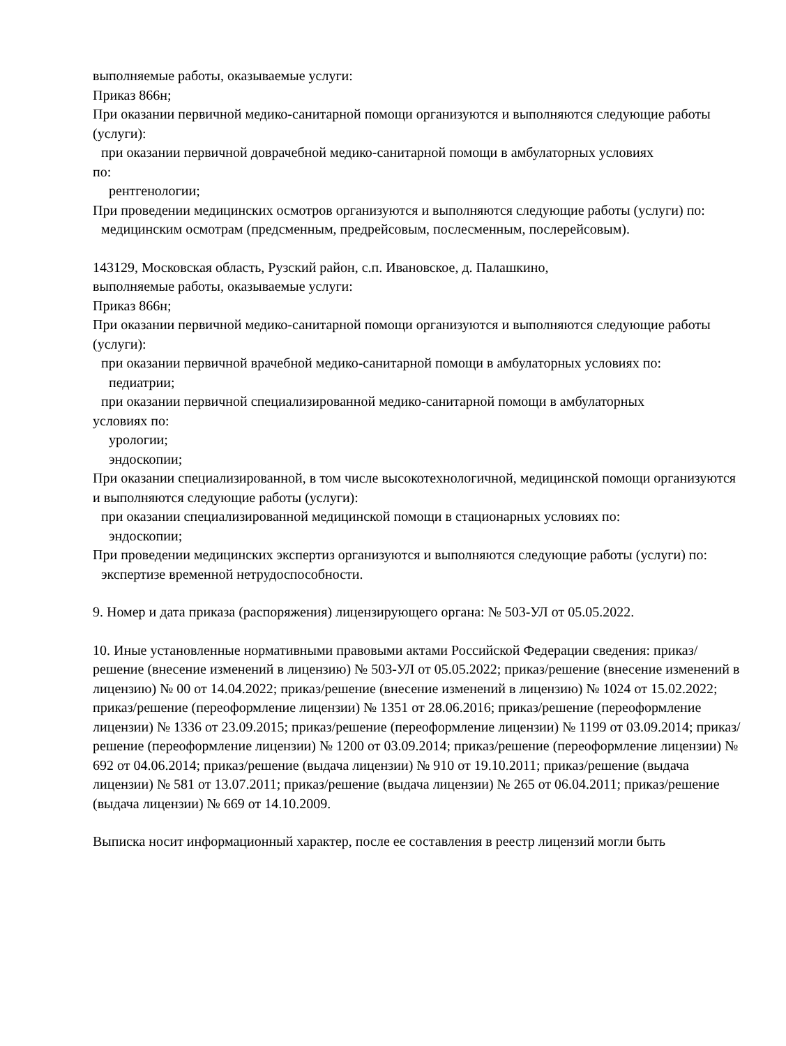выполняемые работы, оказываемые услуги:
Приказ 866н;
При оказании первичной медико-санитарной помощи организуются и выполняются следующие работы (услуги):
при оказании первичной доврачебной медико-санитарной помощи в амбулаторных условиях
по:
рентгенологии;
При проведении медицинских осмотров организуются и выполняются следующие работы (услуги) по:
медицинским осмотрам (предсменным, предрейсовым, послесменным, послерейсовым).
143129, Московская область, Рузский район, с.п. Ивановское, д. Палашкино,
выполняемые работы, оказываемые услуги:
Приказ 866н;
При оказании первичной медико-санитарной помощи организуются и выполняются следующие работы (услуги):
при оказании первичной врачебной медико-санитарной помощи в амбулаторных условиях по:
педиатрии;
при оказании первичной специализированной медико-санитарной помощи в амбулаторных
условиях по:
урологии;
эндоскопии;
При оказании специализированной, в том числе высокотехнологичной, медицинской помощи организуются и выполняются следующие работы (услуги):
при оказании специализированной медицинской помощи в стационарных условиях по:
эндоскопии;
При проведении медицинских экспертиз организуются и выполняются следующие работы (услуги) по:
экспертизе временной нетрудоспособности.
9. Номер и дата приказа (распоряжения) лицензирующего органа: № 503-УЛ от 05.05.2022.
10. Иные установленные нормативными правовыми актами Российской Федерации сведения: приказ/решение (внесение изменений в лицензию) № 503-УЛ от 05.05.2022; приказ/решение (внесение изменений в лицензию) № 00 от 14.04.2022; приказ/решение (внесение изменений в лицензию) № 1024 от 15.02.2022; приказ/решение (переоформление лицензии) № 1351 от 28.06.2016; приказ/решение (переоформление лицензии) № 1336 от 23.09.2015; приказ/решение (переоформление лицензии) № 1199 от 03.09.2014; приказ/решение (переоформление лицензии) № 1200 от 03.09.2014; приказ/решение (переоформление лицензии) № 692 от 04.06.2014; приказ/решение (выдача лицензии) № 910 от 19.10.2011; приказ/решение (выдача лицензии) № 581 от 13.07.2011; приказ/решение (выдача лицензии) № 265 от 06.04.2011; приказ/решение (выдача лицензии) № 669 от 14.10.2009.
Выписка носит информационный характер, после ее составления в реестр лицензий могли быть